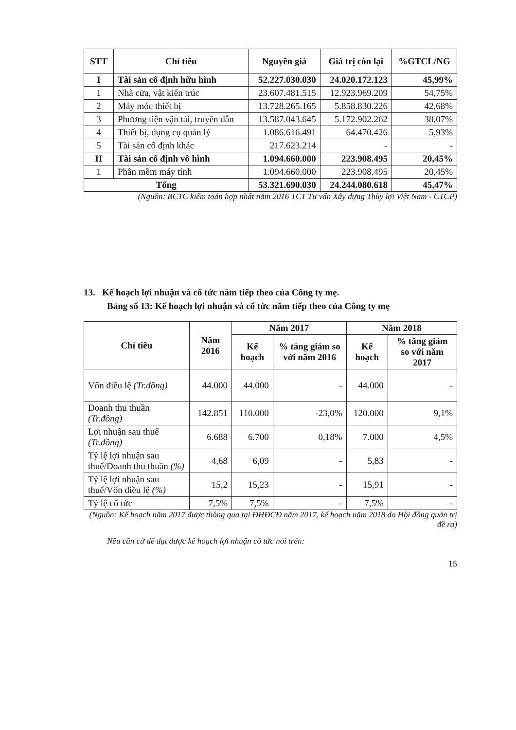| STT | Chỉ tiêu | Nguyên giá | Giá trị còn lại | %GTCL/NG |
| --- | --- | --- | --- | --- |
| I | Tài sản cố định hữu hình | 52.227.030.030 | 24.020.172.123 | 45,99% |
| 1 | Nhà cửa, vật kiến trúc | 23.607.481.515 | 12.923.969.209 | 54,75% |
| 2 | Máy móc thiết bị | 13.728.265.165 | 5.858.830.226 | 42,68% |
| 3 | Phương tiện vận tải, truyền dẫn | 13.587.043.645 | 5.172.902.262 | 38,07% |
| 4 | Thiết bị, dụng cụ quản lý | 1.086.616.491 | 64.470.426 | 5,93% |
| 5 | Tài sản cố định khác | 217.623.214 | - | - |
| II | Tài sản cố định vô hình | 1.094.660.000 | 223.908.495 | 20,45% |
| 1 | Phần mềm máy tính | 1.094.660.000 | 223.908.495 | 20,45% |
| Tổng | | 53.321.690.030 | 24.244.080.618 | 45,47% |
(Nguồn: BCTC kiểm toán hợp nhất năm 2016 TCT Tư vấn Xây dựng Thủy lợi Việt Nam - CTCP)
13. Kế hoạch lợi nhuận và cổ tức năm tiếp theo của Công ty mẹ.
Bảng số 13: Kế hoạch lợi nhuận và cổ tức năm tiếp theo của Công ty mẹ
| Chỉ tiêu | Năm 2016 | Năm 2017 | | Năm 2018 | |
| --- | --- | --- | --- | --- | --- |
| | | Kế hoạch | % tăng giảm so với năm 2016 | Kế hoạch | % tăng giảm so với năm 2017 |
| Vốn điều lệ (Tr.đồng) | 44.000 | 44.000 | - | 44.000 | - |
| Doanh thu thuần (Tr.đồng) | 142.851 | 110.000 | -23,0% | 120.000 | 9,1% |
| Lợi nhuận sau thuế (Tr.đồng) | 6.688 | 6.700 | 0,18% | 7.000 | 4,5% |
| Tỷ lệ lợi nhuận sau thuế/Doanh thu thuần (%) | 4,68 | 6,09 | - | 5,83 | - |
| Tỷ lệ lợi nhuận sau thuế/Vốn điều lệ (%) | 15,2 | 15,23 | - | 15,91 | - |
| Tỷ lệ cổ tức | 7,5% | 7,5% | - | 7,5% | - |
(Nguồn: Kế hoạch năm 2017 được thông qua tại ĐHĐCĐ năm 2017, kế hoạch năm 2018 do Hội đồng quản trị đề ra)
Nêu căn cứ để đạt được kế hoạch lợi nhuận cổ tức nói trên:
15